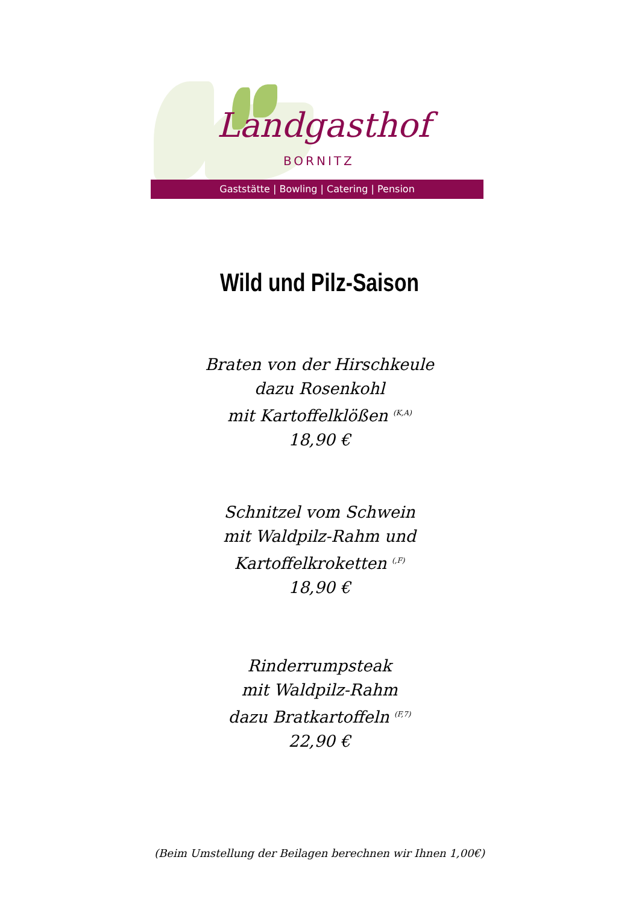Landgasthof
BORNITZ
Gaststätte | Bowling | Catering | Pension
Wild und Pilz-Saison
Braten von der Hirschkeule
dazu Rosenkohl
mit Kartoffelklößen <sup>(K,A)</sup>
18,90 €
Schnitzel vom Schwein
mit Waldpilz-Rahm und
Kartoffelkroketten <sup>(,F)</sup>
18,90 €
Rinderrumpsteak
mit Waldpilz-Rahm
dazu Bratkartoffeln <sup>(F,7)</sup>
22,90 €
(Beim Umstellung der Beilagen berechnen wir Ihnen 1,00€)